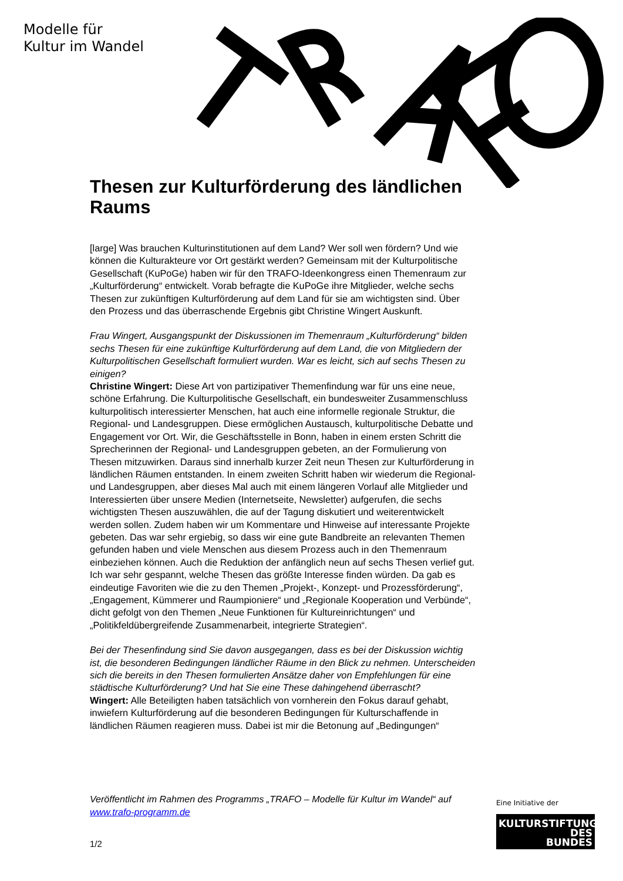Modelle für
Kultur im Wandel
Thesen zur Kulturförderung des ländlichen Raums
[large] Was brauchen Kulturinstitutionen auf dem Land? Wer soll wen fördern? Und wie können die Kulturakteure vor Ort gestärkt werden? Gemeinsam mit der Kulturpolitische Gesellschaft (KuPoGe) haben wir für den TRAFO-Ideenkongress einen Themenraum zur „Kulturförderung“ entwickelt. Vorab befragte die KuPoGe ihre Mitglieder, welche sechs Thesen zur zukünftigen Kulturförderung auf dem Land für sie am wichtigsten sind. Über den Prozess und das überraschende Ergebnis gibt Christine Wingert Auskunft.
Frau Wingert, Ausgangspunkt der Diskussionen im Themenraum „Kulturförderung“ bilden sechs Thesen für eine zukünftige Kulturförderung auf dem Land, die von Mitgliedern der Kulturpolitischen Gesellschaft formuliert wurden. War es leicht, sich auf sechs Thesen zu einigen?
Christine Wingert: Diese Art von partizipativer Themenfindung war für uns eine neue, schöne Erfahrung. Die Kulturpolitische Gesellschaft, ein bundesweiter Zusammenschluss kulturpolitisch interessierter Menschen, hat auch eine informelle regionale Struktur, die Regional- und Landesgruppen. Diese ermöglichen Austausch, kulturpolitische Debatte und Engagement vor Ort. Wir, die Geschäftsstelle in Bonn, haben in einem ersten Schritt die Sprecherinnen der Regional- und Landesgruppen gebeten, an der Formulierung von Thesen mitzuwirken. Daraus sind innerhalb kurzer Zeit neun Thesen zur Kulturförderung in ländlichen Räumen entstanden. In einem zweiten Schritt haben wir wiederum die Regional- und Landesgruppen, aber dieses Mal auch mit einem längeren Vorlauf alle Mitglieder und Interessierten über unsere Medien (Internetseite, Newsletter) aufgerufen, die sechs wichtigsten Thesen auszuwählen, die auf der Tagung diskutiert und weiterentwickelt werden sollen. Zudem haben wir um Kommentare und Hinweise auf interessante Projekte gebeten. Das war sehr ergiebig, so dass wir eine gute Bandbreite an relevanten Themen gefunden haben und viele Menschen aus diesem Prozess auch in den Themenraum einbeziehen können. Auch die Reduktion der anfänglich neun auf sechs Thesen verlief gut. Ich war sehr gespannt, welche Thesen das größte Interesse finden würden. Da gab es eindeutige Favoriten wie die zu den Themen „Projekt-, Konzept- und Prozessförderung“, „Engagement, Kümmerer und Raumpioniere“ und „Regionale Kooperation und Verbünde“, dicht gefolgt von den Themen „Neue Funktionen für Kultureinrichtungen“ und „Politikfeldübergreifende Zusammenarbeit, integrierte Strategien“.
Bei der Thesenfindung sind Sie davon ausgegangen, dass es bei der Diskussion wichtig ist, die besonderen Bedingungen ländlicher Räume in den Blick zu nehmen. Unterscheiden sich die bereits in den Thesen formulierten Ansätze daher von Empfehlungen für eine städtische Kulturförderung? Und hat Sie eine These dahingehend überrascht?
Wingert: Alle Beteiligten haben tatsächlich von vornherein den Fokus darauf gehabt, inwiefern Kulturförderung auf die besonderen Bedingungen für Kulturschaffende in ländlichen Räumen reagieren muss. Dabei ist mir die Betonung auf „Bedingungen“
Veröffentlicht im Rahmen des Programms „TRAFO – Modelle für Kultur im Wandel“ auf www.trafo-programm.de
1/2
Eine Initiative der
KULTURSTIFTUNG
DES
BUNDES